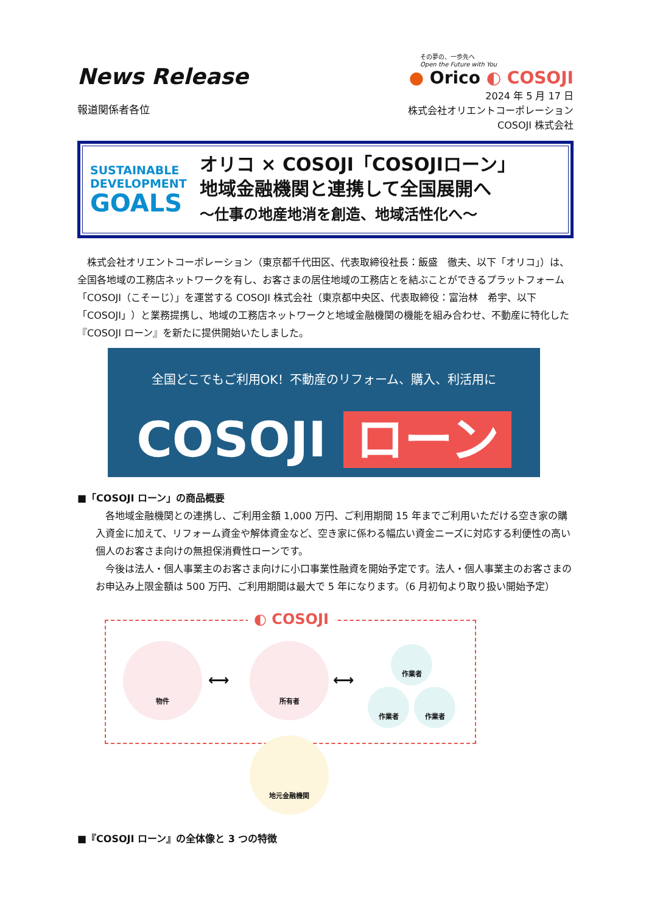News Release
報道関係者各位
その夢の、一歩先へ
Open the Future with You
● Orico ◐ COSOJI
2024 年 5 月 17 日
株式会社オリエントコーポレーション
COSOJI 株式会社
SUSTAINABLE
DEVELOPMENT
GOALS
オリコ × COSOJI「COSOJIローン」
地域金融機関と連携して全国展開へ
～仕事の地産地消を創造、地域活性化へ～
　株式会社オリエントコーポレーション（東京都千代田区、代表取締役社長：飯盛　徹夫、以下「オリコ」）は、全国各地域の工務店ネットワークを有し、お客さまの居住地域の工務店とを結ぶことができるプラットフォーム「COSOJI（こそーじ）」を運営する COSOJI 株式会社（東京都中央区、代表取締役：富治林　希宇、以下「COSOJI」）と業務提携し、地域の工務店ネットワークと地域金融機関の機能を組み合わせ、不動産に特化した『COSOJI ローン』を新たに提供開始いたしました。
全国どこでもご利用OK！不動産のリフォーム、購入、利活用に
COSOJI ローン
■「COSOJI ローン」の商品概要
　各地域金融機関との連携し、ご利用金額 1,000 万円、ご利用期間 15 年までご利用いただける空き家の購入資金に加えて、リフォーム資金や解体資金など、空き家に係わる幅広い資金ニーズに対応する利便性の高い個人のお客さま向けの無担保消費性ローンです。
　今後は法人・個人事業主のお客さま向けに小口事業性融資を開始予定です。法人・個人事業主のお客さまのお申込み上限金額は 500 万円、ご利用期間は最大で 5 年になります。（6 月初旬より取り扱い開始予定）
◐ COSOJI
物件
⟷
所有者
⟷
作業者
作業者 作業者
地元金融機関
■『COSOJI ローン』の全体像と 3 つの特徴